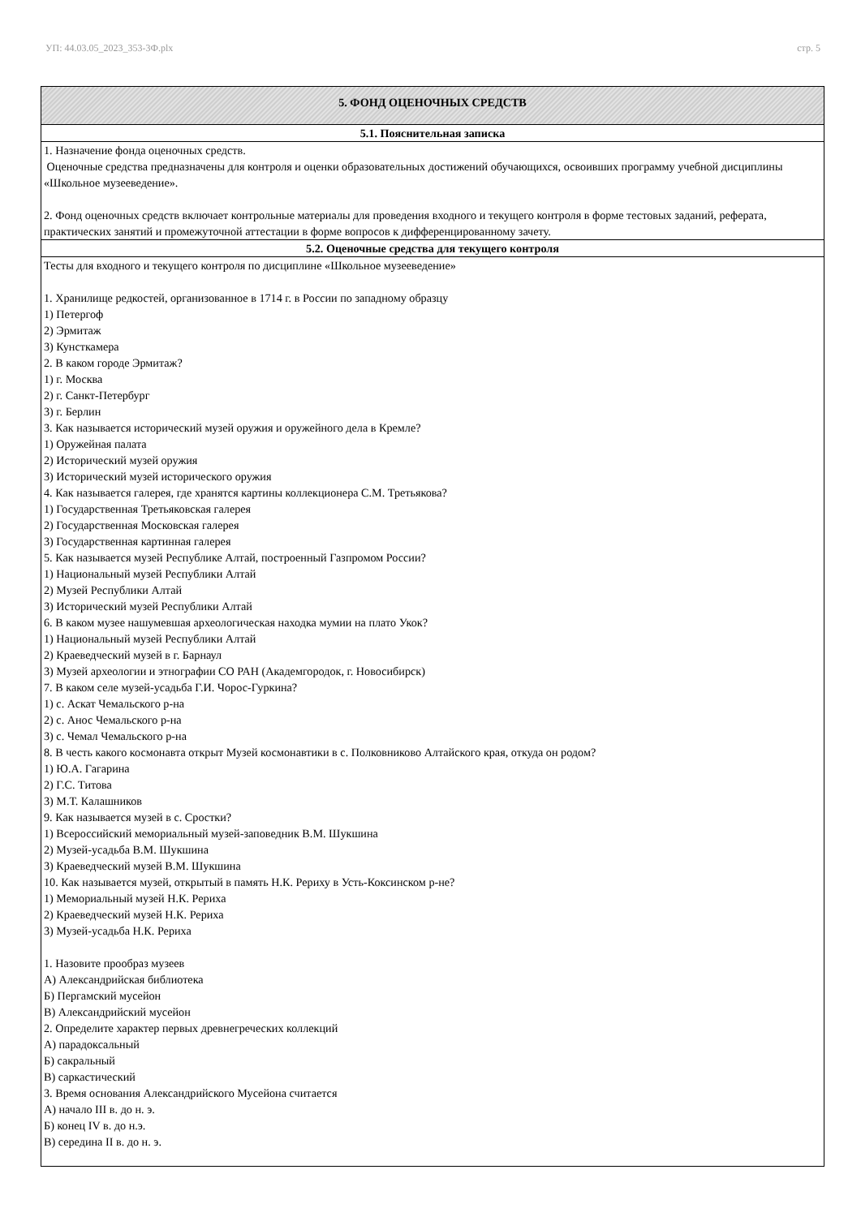УП: 44.03.05_2023_353-3Ф.plx стр. 5
| 5. ФОНД ОЦЕНОЧНЫХ СРЕДСТВ |
| --- |
| 5.1. Пояснительная записка |
| 1. Назначение фонда оценочных средств. Оценочные средства предназначены для контроля и оценки образовательных достижений обучающихся, освоивших программу учебной дисциплины «Школьное музееведение». 2. Фонд оценочных средств включает контрольные материалы для проведения входного и текущего контроля в форме тестовых заданий, реферата, практических занятий и промежуточной аттестации в форме вопросов к дифференцированному зачету. |
| 5.2. Оценочные средства для текущего контроля |
| Тесты для входного и текущего контроля по дисциплине «Школьное музееведение» 1. Хранилище редкостей, организованное в 1714 г. в России по западному образцу 1) Петергоф 2) Эрмитаж 3) Кунсткамера 2. В каком городе Эрмитаж? 1) г. Москва 2) г. Санкт-Петербург 3) г. Берлин 3. Как называется исторический музей оружия и оружейного дела в Кремле? 1) Оружейная палата 2) Исторический музей оружия 3) Исторический музей исторического оружия 4. Как называется галерея, где хранятся картины коллекционера С.М. Третьякова? 1) Государственная Третьяковская галерея 2) Государственная Московская галерея 3) Государственная картинная галерея 5. Как называется музей Республике Алтай, построенный Газпромом России? 1) Национальный музей Республики Алтай 2) Музей Республики Алтай 3) Исторический музей Республики Алтай 6. В каком музее нашумевшая археологическая находка мумии на плато Укок? 1) Национальный музей Республики Алтай 2) Краеведческий музей в г. Барнаул 3) Музей археологии и этнографии СО РАН (Академгородок, г. Новосибирск) 7. В каком селе музей-усадьба Г.И. Чорос-Гуркина? 1) с. Аскат Чемальского р-на 2) с. Анос Чемальского р-на 3) с. Чемал Чемальского р-на 8. В честь какого космонавта открыт Музей космонавтики в с. Полковниково Алтайского края, откуда он родом? 1) Ю.А. Гагарина 2) Г.С. Титова 3) М.Т. Калашников 9. Как называется музей в с. Сростки? 1) Всероссийский мемориальный музей-заповедник В.М. Шукшина 2) Музей-усадьба В.М. Шукшина 3) Краеведческий музей В.М. Шукшина 10. Как называется музей, открытый в память Н.К. Рериху в Усть-Коксинском р-не? 1) Мемориальный музей Н.К. Рериха 2) Краеведческий музей Н.К. Рериха 3) Музей-усадьба Н.К. Рериха 1. Назовите прообраз музеев А) Александрийская библиотека Б) Пергамский мусейон В) Александрийский мусейон 2. Определите характер первых древнегреческих коллекций А) парадоксальный Б) сакральный В) саркастический 3. Время основания Александрийского Мусейона считается А) начало III в. до н. э. Б) конец IV в. до н.э. В) середина II в. до н. э. |